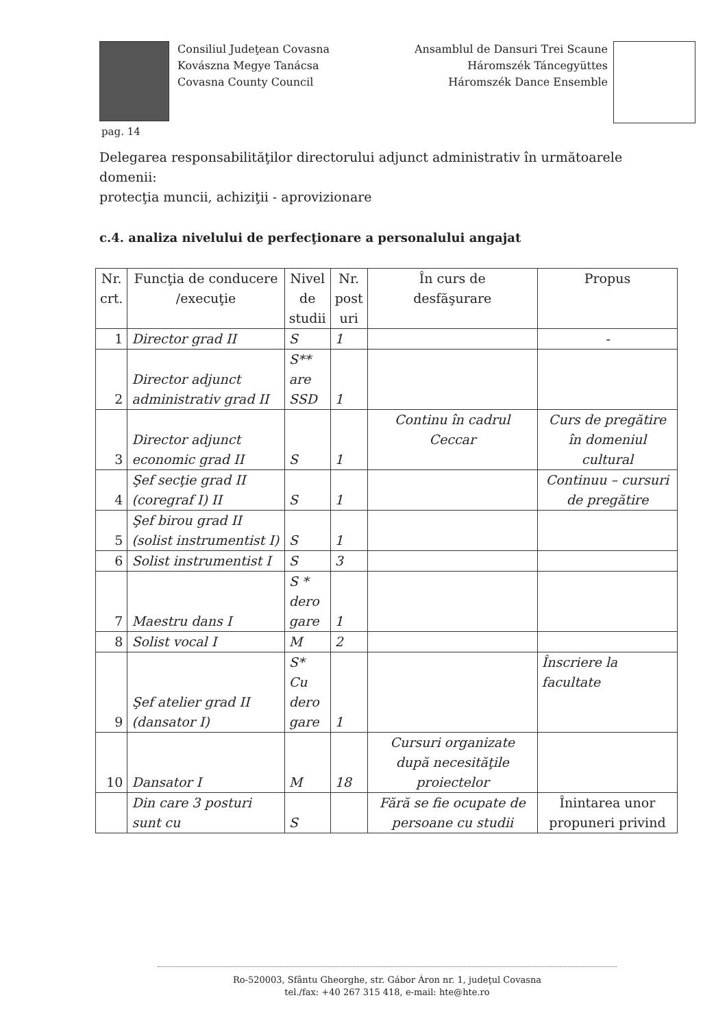Consiliul Judeţean Covasna
Kovászna Megye Tanácsa
Covasna County Council
Ansamblul de Dansuri Trei Scaune
Háromszék Táncegyüttes
Háromszék Dance Ensemble
pag. 14
Delegarea responsabilităţilor directorului adjunct administrativ în următoarele domenii:
protecţia muncii, achiziţii - aprovizionare
c.4. analiza nivelului de perfecţionare a personalului angajat
| Nr. crt. | Funcţia de conducere /execuţie | Nivel de studii | Nr. post uri | În curs de desfăşurare | Propus |
| --- | --- | --- | --- | --- | --- |
| 1 | Director grad II | S | 1 | | - |
| 2 | Director adjunct administrativ grad II | S** are SSD | 1 | | |
| 3 | Director adjunct economic grad II | S | 1 | Continu în cadrul Ceccar | Curs de pregătire în domeniul cultural |
| 4 | Şef secţie grad II (coregraf I) II | S | 1 | | Continuu – cursuri de pregătire |
| 5 | Şef birou grad II (solist instrumentist I) | S | 1 | | |
| 6 | Solist instrumentist I | S | 3 | | |
| 7 | Maestru dans I | S * dero gare | 1 | | |
| 8 | Solist vocal I | M | 2 | | |
| 9 | Şef atelier grad II (dansator I) | S* Cu dero gare | 1 | | Înscriere la facultate |
| 10 | Dansator I | M | 18 | Cursuri organizate după necesităţile proiectelor | |
| | Din care 3 posturi sunt cu | S | | Fără se fie ocupate de persoane cu studii | Înintarea unor propuneri privind |
Ro-520003, Sfântu Gheorghe, str. Gábor Áron nr. 1, judeţul Covasna
tel./fax: +40 267 315 418, e-mail: hte@hte.ro